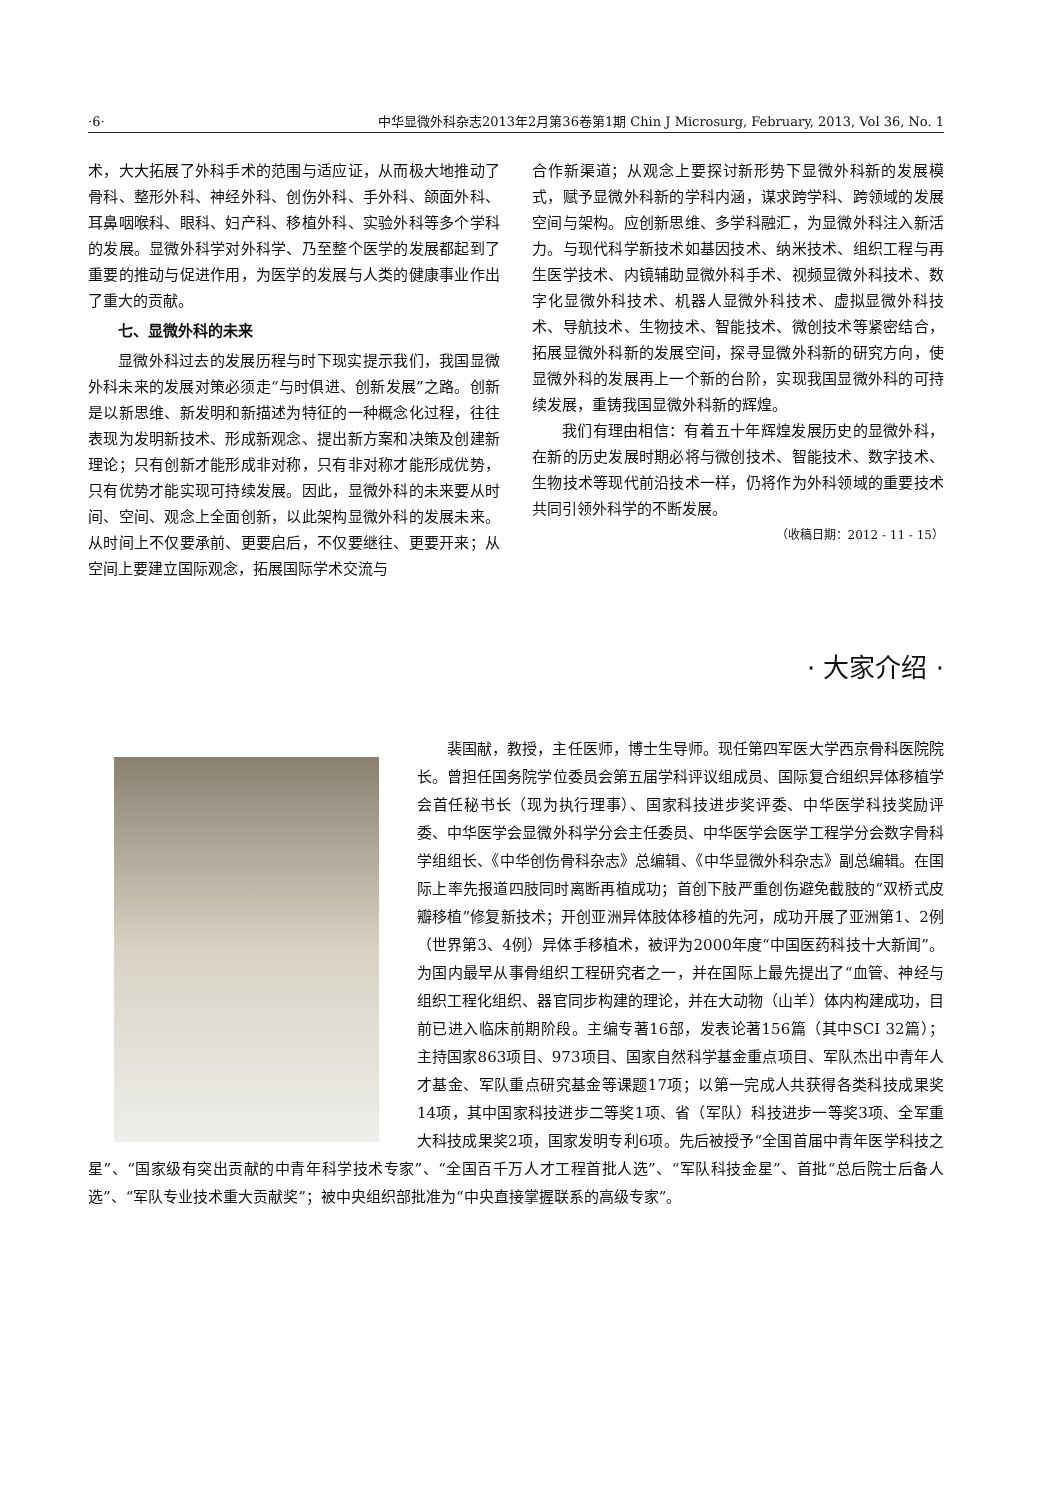·6· 中华显微外科杂志2013年2月第36卷第1期 Chin J Microsurg, February, 2013, Vol 36, No. 1
术，大大拓展了外科手术的范围与适应证，从而极大地推动了骨科、整形外科、神经外科、创伤外科、手外科、颌面外科、耳鼻咽喉科、眼科、妇产科、移植外科、实验外科等多个学科的发展。显微外科学对外科学、乃至整个医学的发展都起到了重要的推动与促进作用，为医学的发展与人类的健康事业作出了重大的贡献。
七、显微外科的未来
显微外科过去的发展历程与时下现实提示我们，我国显微外科未来的发展对策必须走“与时俱进、创新发展”之路。创新是以新思维、新发明和新描述为特征的一种概念化过程，往往表现为发明新技术、形成新观念、提出新方案和决策及创建新理论；只有创新才能形成非对称，只有非对称才能形成优势，只有优势才能实现可持续发展。因此，显微外科的未来要从时间、空间、观念上全面创新，以此架构显微外科的发展未来。从时间上不仅要承前、更要启后，不仅要继往、更要开来；从空间上要建立国际观念，拓展国际学术交流与
合作新渠道；从观念上要探讨新形势下显微外科新的发展模式，赋予显微外科新的学科内涵，谋求跨学科、跨领域的发展空间与架构。应创新思维、多学科融汇，为显微外科注入新活力。与现代科学新技术如基因技术、纳米技术、组织工程与再生医学技术、内镜辅助显微外科手术、视频显微外科技术、数字化显微外科技术、机器人显微外科技术、虚拟显微外科技术、导航技术、生物技术、智能技术、微创技术等紧密结合，拓展显微外科新的发展空间，探寻显微外科新的研究方向，使显微外科的发展再上一个新的台阶，实现我国显微外科的可持续发展，重铸我国显微外科新的辉煌。
我们有理由相信：有着五十年辉煌发展历史的显微外科，在新的历史发展时期必将与微创技术、智能技术、数字技术、生物技术等现代前沿技术一样，仍将作为外科领域的重要技术共同引领外科学的不断发展。
（收稿日期：2012 - 11 - 15）
· 大家介绍 ·
裴国献，教授，主任医师，博士生导师。现任第四军医大学西京骨科医院院长。曾担任国务院学位委员会第五届学科评议组成员、国际复合组织异体移植学会首任秘书长（现为执行理事）、国家科技进步奖评委、中华医学科技奖励评委、中华医学会显微外科学分会主任委员、中华医学会医学工程学分会数字骨科学组组长、《中华创伤骨科杂志》总编辑、《中华显微外科杂志》副总编辑。在国际上率先报道四肢同时离断再植成功；首创下肢严重创伤避免截肢的“双桥式皮瓣移植”修复新技术；开创亚洲异体肢体移植的先河，成功开展了亚洲第1、2例（世界第3、4例）异体手移植术，被评为2000年度“中国医药科技十大新闻”。为国内最早从事骨组织工程研究者之一，并在国际上最先提出了“血管、神经与组织工程化组织、器官同步构建的理论，并在大动物（山羊）体内构建成功，目前已进入临床前期阶段。主编专著16部，发表论著156篇（其中SCI 32篇）；主持国家863项目、973项目、国家自然科学基金重点项目、军队杰出中青年人才基金、军队重点研究基金等课题17项；以第一完成人共获得各类科技成果奖14项，其中国家科技进步二等奖1项、省（军队）科技进步一等奖3项、全军重大科技成果奖2项，国家发明专利6项。先后被授予“全国首届中青年医学科技之星”、“国家级有突出贡献的中青年科学技术专家”、“全国百千万人才工程首批人选”、“军队科技金星”、首批“总后院士后备人选”、“军队专业技术重大贡献奖”；被中央组织部批准为“中央直接掌握联系的高级专家”。